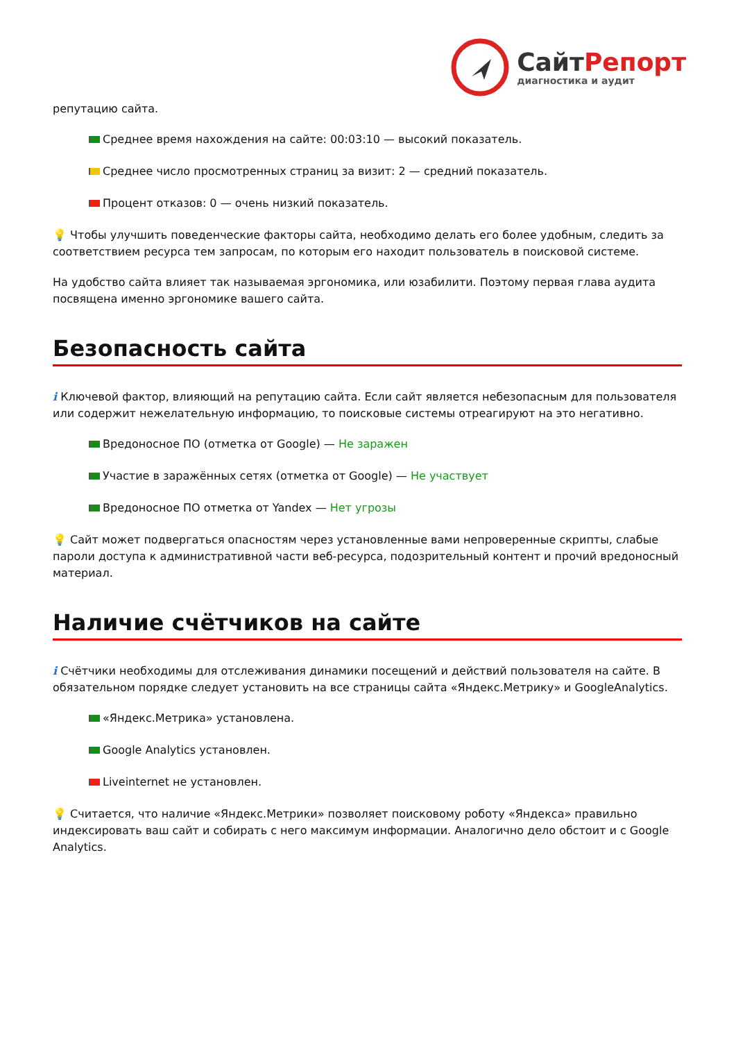СайтРепорт
диагностика и аудит
репутацию сайта.
Среднее время нахождения на сайте: 00:03:10 — высокий показатель.
Среднее число просмотренных страниц за визит: 2 — средний показатель.
Процент отказов: 0 — очень низкий показатель.
💡 Чтобы улучшить поведенческие факторы сайта, необходимо делать его более удобным, следить за соответствием ресурса тем запросам, по которым его находит пользователь в поисковой системе.
На удобство сайта влияет так называемая эргономика, или юзабилити. Поэтому первая глава аудита посвящена именно эргономике вашего сайта.
Безопасность сайта
i Ключевой фактор, влияющий на репутацию сайта. Если сайт является небезопасным для пользователя или содержит нежелательную информацию, то поисковые системы отреагируют на это негативно.
Вредоносное ПО (отметка от Google) — Не заражен
Участие в заражённых сетях (отметка от Google) — Не участвует
Вредоносное ПО отметка от Yandex — Нет угрозы
💡 Сайт может подвергаться опасностям через установленные вами непроверенные скрипты, слабые пароли доступа к административной части веб-ресурса, подозрительный контент и прочий вредоносный материал.
Наличие счётчиков на сайте
i Счётчики необходимы для отслеживания динамики посещений и действий пользователя на сайте. В обязательном порядке следует установить на все страницы сайта «Яндекс.Метрику» и GoogleAnalytics.
«Яндекс.Метрика» установлена.
Google Analytics установлен.
Liveinternet не установлен.
💡 Считается, что наличие «Яндекс.Метрики» позволяет поисковому роботу «Яндекса» правильно индексировать ваш сайт и собирать с него максимум информации. Аналогично дело обстоит и с Google Analytics.